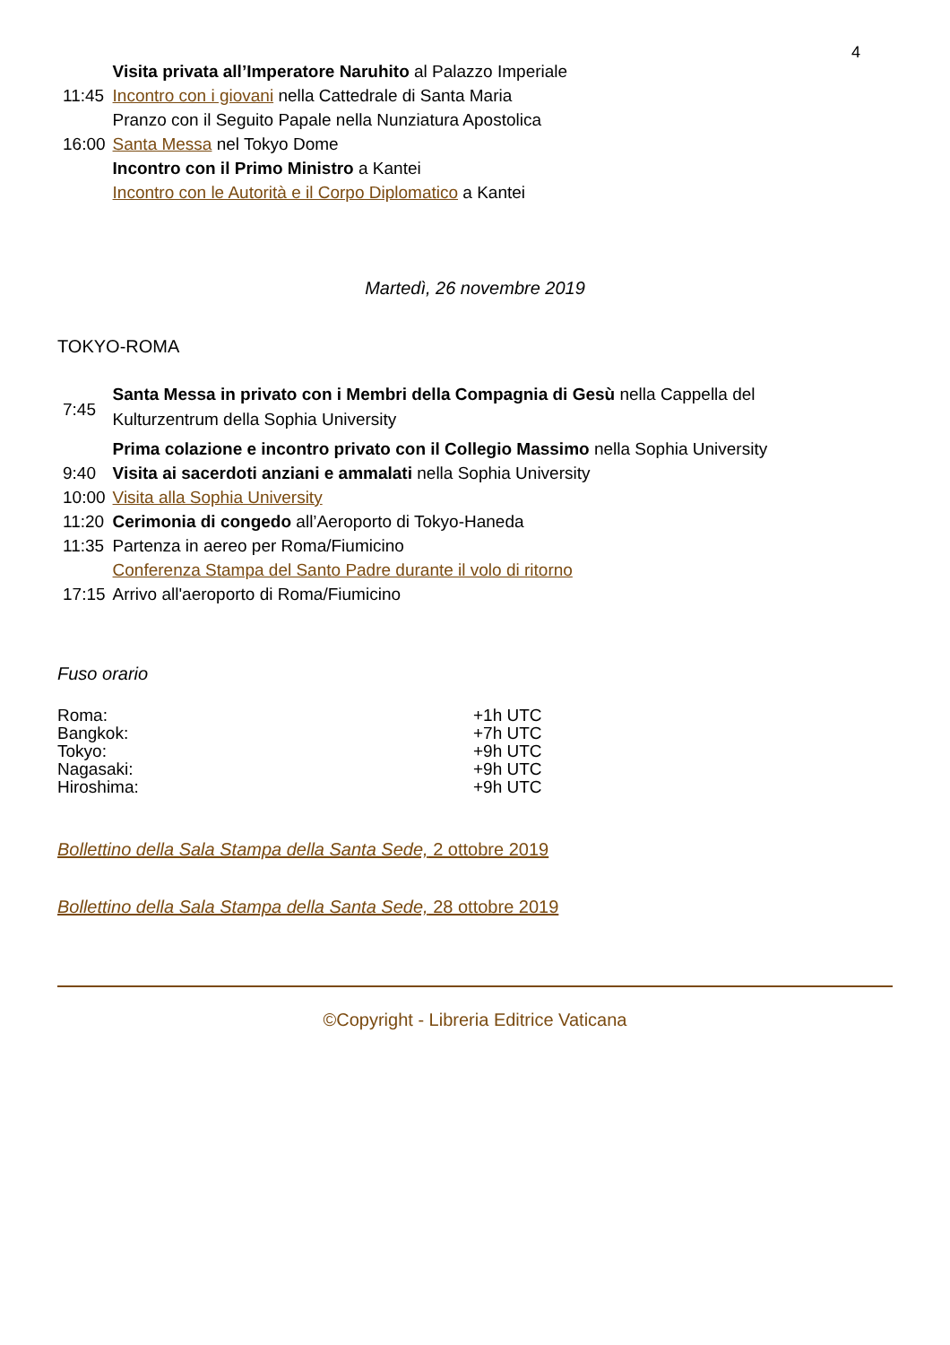4
| | Visita privata all’Imperatore Naruhito al Palazzo Imperiale |
| 11:45 | Incontro con i giovani nella Cattedrale di Santa Maria |
| | Pranzo con il Seguito Papale nella Nunziatura Apostolica |
| 16:00 | Santa Messa nel Tokyo Dome |
| | Incontro con il Primo Ministro a Kantei |
| | Incontro con le Autorità e il Corpo Diplomatico a Kantei |
Martedì, 26 novembre 2019
TOKYO-ROMA
| 7:45 | Santa Messa in privato con i Membri della Compagnia di Gesù nella Cappella del Kulturzentrum della Sophia University |
| | Prima colazione e incontro privato con il Collegio Massimo nella Sophia University |
| 9:40 | Visita ai sacerdoti anziani e ammalati nella Sophia University |
| 10:00 | Visita alla Sophia University |
| 11:20 | Cerimonia di congedo all’Aeroporto di Tokyo-Haneda |
| 11:35 | Partenza in aereo per Roma/Fiumicino |
| | Conferenza Stampa del Santo Padre durante il volo di ritorno |
| 17:15 | Arrivo all'aeroporto di Roma/Fiumicino |
Fuso orario
| Roma: | +1h UTC |
| Bangkok: | +7h UTC |
| Tokyo: | +9h UTC |
| Nagasaki: | +9h UTC |
| Hiroshima: | +9h UTC |
Bollettino della Sala Stampa della Santa Sede, 2 ottobre 2019
Bollettino della Sala Stampa della Santa Sede, 28 ottobre 2019
©Copyright - Libreria Editrice Vaticana